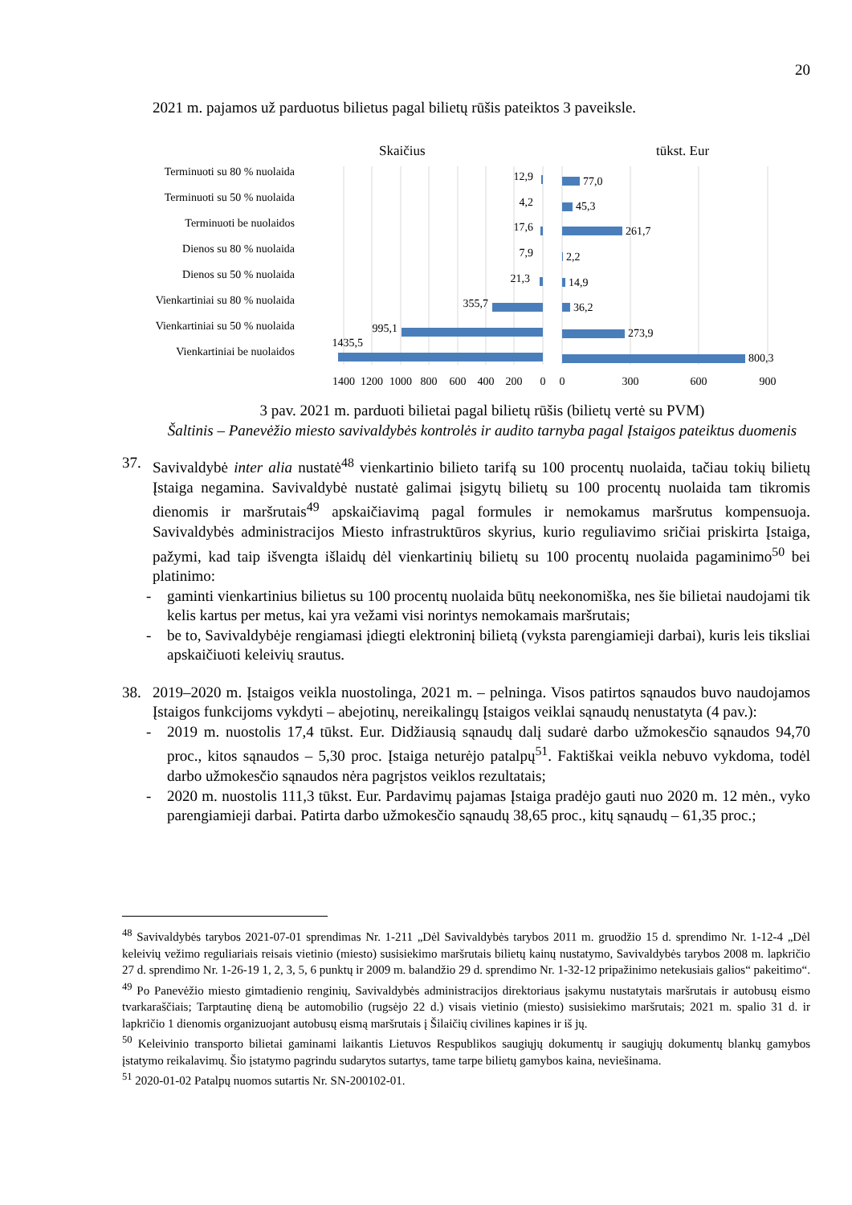20
2021 m. pajamos už parduotus bilietus pagal bilietų rūšis pateiktos 3 paveiksle.
Skaičius
tūkst. Eur
Terminuoti su 80 % nuolaida
Terminuoti su 50 % nuolaida
Terminuoti be nuolaidos
Dienos su 80 % nuolaida
Dienos su 50 % nuolaida
Vienkartiniai su 80 % nuolaida
Vienkartiniai su 50 % nuolaida
Vienkartiniai be nuolaidos
12,9
4,2
17,6
7,9
21,3
355,7
995,1
1435,5
77,0
45,3
261,7
2,2
14,9
36,2
273,9
800,3
1400
1200
1000
800
600
400
200
0
0
300
600
900
3 pav. 2021 m. parduoti bilietai pagal bilietų rūšis (bilietų vertė su PVM)
Šaltinis – Panevėžio miesto savivaldybės kontrolės ir audito tarnyba pagal Įstaigos pateiktus duomenis
37. Savivaldybė inter alia nustatė<sup>48</sup> vienkartinio bilieto tarifą su 100 procentų nuolaida, tačiau tokių bilietų Įstaiga negamina. Savivaldybė nustatė galimai įsigytų bilietų su 100 procentų nuolaida tam tikromis dienomis ir maršrutais<sup>49</sup> apskaičiavimą pagal formules ir nemokamus maršrutus kompensuoja. Savivaldybės administracijos Miesto infrastruktūros skyrius, kurio reguliavimo sričiai priskirta Įstaiga, pažymi, kad taip išvengta išlaidų dėl vienkartinių bilietų su 100 procentų nuolaida pagaminimo<sup>50</sup> bei platinimo:
- gaminti vienkartinius bilietus su 100 procentų nuolaida būtų neekonomiška, nes šie bilietai naudojami tik kelis kartus per metus, kai yra vežami visi norintys nemokamais maršrutais;
- be to, Savivaldybėje rengiamasi įdiegti elektroninį bilietą (vyksta parengiamieji darbai), kuris leis tiksliai apskaičiuoti keleivių srautus.
38. 2019–2020 m. Įstaigos veikla nuostolinga, 2021 m. – pelninga. Visos patirtos sąnaudos buvo naudojamos Įstaigos funkcijoms vykdyti – abejotinų, nereikalingų Įstaigos veiklai sąnaudų nenustatyta (4 pav.):
- 2019 m. nuostolis 17,4 tūkst. Eur. Didžiausią sąnaudų dalį sudarė darbo užmokesčio sąnaudos 94,70 proc., kitos sąnaudos – 5,30 proc. Įstaiga neturėjo patalpų<sup>51</sup>. Faktiškai veikla nebuvo vykdoma, todėl darbo užmokesčio sąnaudos nėra pagrįstos veiklos rezultatais;
- 2020 m. nuostolis 111,3 tūkst. Eur. Pardavimų pajamas Įstaiga pradėjo gauti nuo 2020 m. 12 mėn., vyko parengiamieji darbai. Patirta darbo užmokesčio sąnaudų 38,65 proc., kitų sąnaudų – 61,35 proc.;
<sup>48</sup> Savivaldybės tarybos 2021-07-01 sprendimas Nr. 1-211 „Dėl Savivaldybės tarybos 2011 m. gruodžio 15 d. sprendimo Nr. 1-12-4 „Dėl keleivių vežimo reguliariais reisais vietinio (miesto) susisiekimo maršrutais bilietų kainų nustatymo, Savivaldybės tarybos 2008 m. lapkričio 27 d. sprendimo Nr. 1-26-19 1, 2, 3, 5, 6 punktų ir 2009 m. balandžio 29 d. sprendimo Nr. 1-32-12 pripažinimo netekusiais galios“ pakeitimo“.
<sup>49</sup> Po Panevėžio miesto gimtadienio renginių, Savivaldybės administracijos direktoriaus įsakymu nustatytais maršrutais ir autobusų eismo tvarkaraščiais; Tarptautinę dieną be automobilio (rugsėjo 22 d.) visais vietinio (miesto) susisiekimo maršrutais; 2021 m. spalio 31 d. ir lapkričio 1 dienomis organizuojant autobusų eismą maršrutais į Šilaičių civilines kapines ir iš jų.
<sup>50</sup> Keleivinio transporto bilietai gaminami laikantis Lietuvos Respublikos saugiųjų dokumentų ir saugiųjų dokumentų blankų gamybos įstatymo reikalavimų. Šio įstatymo pagrindu sudarytos sutartys, tame tarpe bilietų gamybos kaina, neviešinama.
<sup>51</sup> 2020-01-02 Patalpų nuomos sutartis Nr. SN-200102-01.